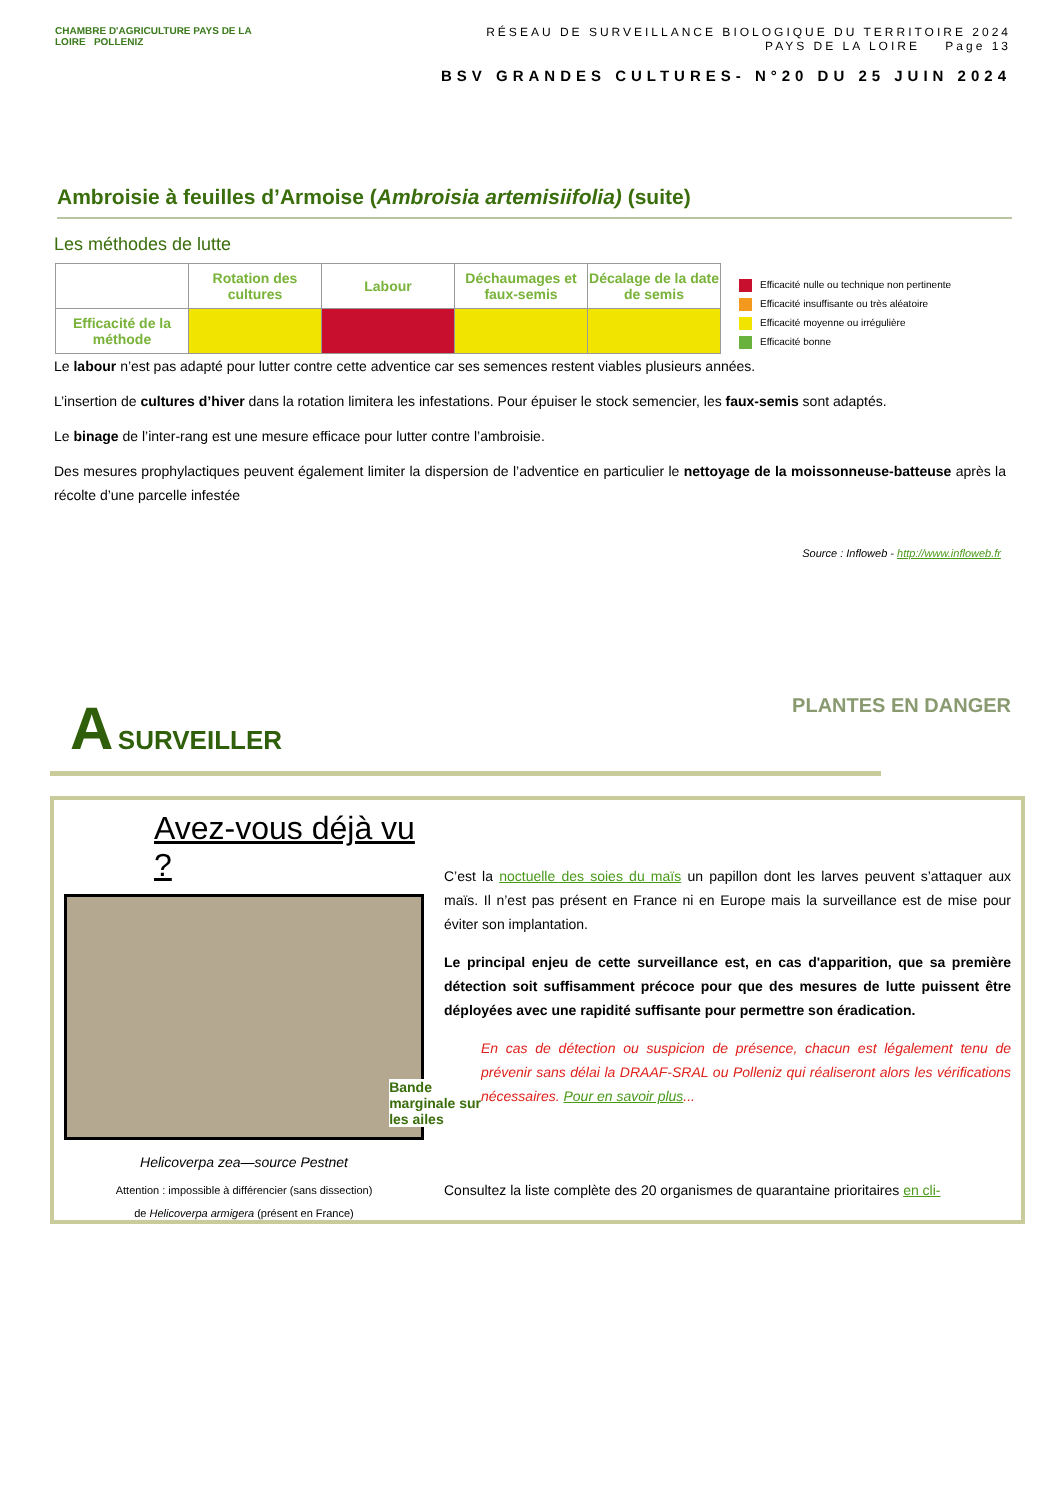CHAMBRE D'AGRICULTURE PAYS DE LA LOIRE POLLENIZ
RÉSEAU DE SURVEILLANCE BIOLOGIQUE DU TERRITOIRE 2024
PAYS DE LA LOIRE Page 13
BSV GRANDES CULTURES- N°20 DU 25 JUIN 2024
Ambroisie à feuilles d’Armoise (Ambroisia artemisiifolia) (suite)
Les méthodes de lutte
| | Rotation des cultures | Labour | Déchaumages et faux-semis | Décalage de la date de semis |
| --- | --- | --- | --- | --- |
| Efficacité de la méthode | | | | |
Efficacité nulle ou technique non pertinente
Efficacité insuffisante ou très aléatoire
Efficacité moyenne ou irrégulière
Efficacité bonne
Le labour n’est pas adapté pour lutter contre cette adventice car ses semences restent viables plusieurs années.
L’insertion de cultures d’hiver dans la rotation limitera les infestations. Pour épuiser le stock semencier, les faux-semis sont adaptés.
Le binage de l’inter-rang est une mesure efficace pour lutter contre l’ambroisie.
Des mesures prophylactiques peuvent également limiter la dispersion de l’adventice en particulier le nettoyage de la moissonneuse-batteuse après la récolte d’une parcelle infestée
Source : Infloweb - http://www.infloweb.fr
A SURVEILLER PLANTES EN DANGER
Avez-vous déjà vu ?
Bande
marginale sur
les ailes
Helicoverpa zea—source Pestnet
Attention : impossible à différencier (sans dissection)
de Helicoverpa armigera (présent en France)
C’est la noctuelle des soies du maïs un papillon dont les larves peuvent s’attaquer aux maïs. Il n’est pas présent en France ni en Europe mais la surveillance est de mise pour éviter son implantation.
Le principal enjeu de cette surveillance est, en cas d'apparition, que sa première détection soit suffisamment précoce pour que des mesures de lutte puissent être déployées avec une rapidité suffisante pour permettre son éradication.
En cas de détection ou suspicion de présence, chacun est légalement tenu de prévenir sans délai la DRAAF-SRAL ou Polleniz qui réaliseront alors les vérifications nécessaires. Pour en savoir plus...
Consultez la liste complète des 20 organismes de quarantaine prioritaires en cli-